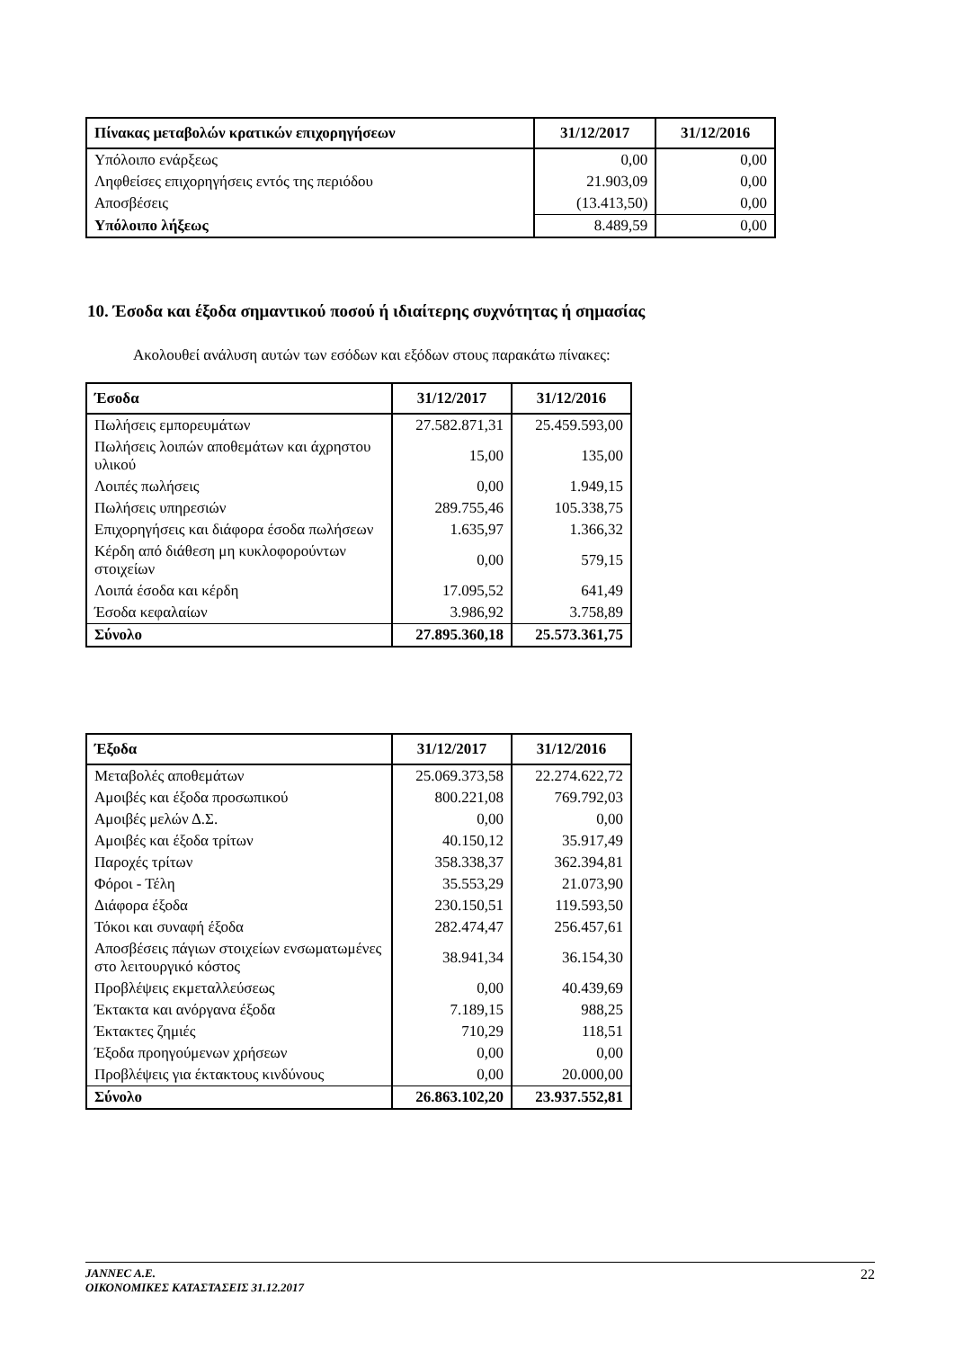| Πίνακας μεταβολών κρατικών επιχορηγήσεων | 31/12/2017 | 31/12/2016 |
| --- | --- | --- |
| Υπόλοιπο ενάρξεως | 0,00 | 0,00 |
| Ληφθείσες επιχορηγήσεις εντός της περιόδου | 21.903,09 | 0,00 |
| Αποσβέσεις | (13.413,50) | 0,00 |
| Υπόλοιπο λήξεως | 8.489,59 | 0,00 |
10. Έσοδα και έξοδα σημαντικού ποσού ή ιδιαίτερης συχνότητας ή σημασίας
Ακολουθεί ανάλυση αυτών των εσόδων και εξόδων στους παρακάτω πίνακες:
| Έσοδα | 31/12/2017 | 31/12/2016 |
| --- | --- | --- |
| Πωλήσεις εμπορευμάτων | 27.582.871,31 | 25.459.593,00 |
| Πωλήσεις λοιπών αποθεμάτων και άχρηστου υλικού | 15,00 | 135,00 |
| Λοιπές πωλήσεις | 0,00 | 1.949,15 |
| Πωλήσεις υπηρεσιών | 289.755,46 | 105.338,75 |
| Επιχορηγήσεις και διάφορα έσοδα πωλήσεων | 1.635,97 | 1.366,32 |
| Κέρδη από διάθεση μη κυκλοφορούντων στοιχείων | 0,00 | 579,15 |
| Λοιπά έσοδα και κέρδη | 17.095,52 | 641,49 |
| Έσοδα κεφαλαίων | 3.986,92 | 3.758,89 |
| Σύνολο | 27.895.360,18 | 25.573.361,75 |
| Έξοδα | 31/12/2017 | 31/12/2016 |
| --- | --- | --- |
| Μεταβολές αποθεμάτων | 25.069.373,58 | 22.274.622,72 |
| Αμοιβές και έξοδα προσωπικού | 800.221,08 | 769.792,03 |
| Αμοιβές μελών Δ.Σ. | 0,00 | 0,00 |
| Αμοιβές και έξοδα τρίτων | 40.150,12 | 35.917,49 |
| Παροχές τρίτων | 358.338,37 | 362.394,81 |
| Φόροι - Τέλη | 35.553,29 | 21.073,90 |
| Διάφορα έξοδα | 230.150,51 | 119.593,50 |
| Τόκοι και συναφή έξοδα | 282.474,47 | 256.457,61 |
| Αποσβέσεις πάγιων στοιχείων ενσωματωμένες στο λειτουργικό κόστος | 38.941,34 | 36.154,30 |
| Προβλέψεις εκμεταλλεύσεως | 0,00 | 40.439,69 |
| Έκτακτα και ανόργανα έξοδα | 7.189,15 | 988,25 |
| Έκτακτες ζημιές | 710,29 | 118,51 |
| Έξοδα προηγούμενων χρήσεων | 0,00 | 0,00 |
| Προβλέψεις για έκτακτους κινδύνους | 0,00 | 20.000,00 |
| Σύνολο | 26.863.102,20 | 23.937.552,81 |
JANNEC A.E.
ΟΙΚΟΝΟΜΙΚΕΣ ΚΑΤΑΣΤΑΣΕΙΣ 31.12.2017
22